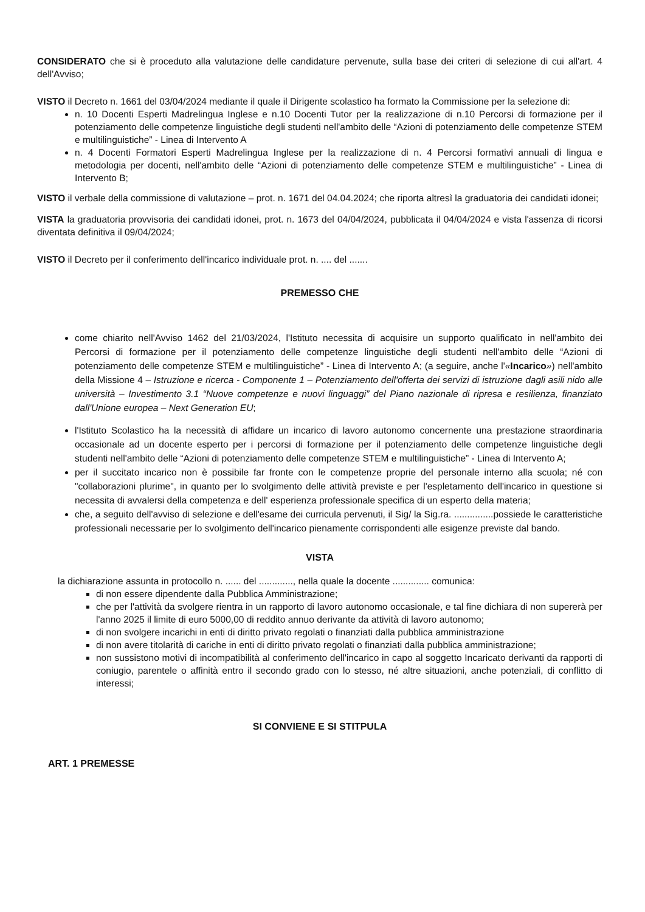CONSIDERATO che si è proceduto alla valutazione delle candidature pervenute, sulla base dei criteri di selezione di cui all'art. 4 dell'Avviso;
VISTO il Decreto n. 1661 del 03/04/2024 mediante il quale il Dirigente scolastico ha formato la Commissione per la selezione di:
n. 10 Docenti Esperti Madrelingua Inglese e n.10 Docenti Tutor per la realizzazione di n.10 Percorsi di formazione per il potenziamento delle competenze linguistiche degli studenti nell'ambito delle “Azioni di potenziamento delle competenze STEM e multilinguistiche” - Linea di Intervento A
n. 4 Docenti Formatori Esperti Madrelingua Inglese per la realizzazione di n. 4 Percorsi formativi annuali di lingua e metodologia per docenti, nell'ambito delle “Azioni di potenziamento delle competenze STEM e multilinguistiche” - Linea di Intervento B;
VISTO il verbale della commissione di valutazione – prot. n. 1671 del 04.04.2024; che riporta altresì la graduatoria dei candidati idonei;
VISTA la graduatoria provvisoria dei candidati idonei, prot. n. 1673 del 04/04/2024, pubblicata il 04/04/2024 e vista l'assenza di ricorsi diventata definitiva il 09/04/2024;
VISTO il Decreto per il conferimento dell'incarico individuale prot. n. .... del .......
PREMESSO CHE
come chiarito nell'Avviso 1462 del 21/03/2024, l'Istituto necessita di acquisire un supporto qualificato in nell'ambito dei Percorsi di formazione per il potenziamento delle competenze linguistiche degli studenti nell'ambito delle “Azioni di potenziamento delle competenze STEM e multilinguistiche” - Linea di Intervento A; (a seguire, anche l'«Incarico») nell'ambito della Missione 4 – Istruzione e ricerca - Componente 1 – Potenziamento dell'offerta dei servizi di istruzione dagli asili nido alle università – Investimento 3.1 “Nuove competenze e nuovi linguaggi” del Piano nazionale di ripresa e resilienza, finanziato dall'Unione europea – Next Generation EU;
l'Istituto Scolastico ha la necessità di affidare un incarico di lavoro autonomo concernente una prestazione straordinaria occasionale ad un docente esperto per i percorsi di formazione per il potenziamento delle competenze linguistiche degli studenti nell'ambito delle “Azioni di potenziamento delle competenze STEM e multilinguistiche” - Linea di Intervento A;
per il succitato incarico non è possibile far fronte con le competenze proprie del personale interno alla scuola; né con "collaborazioni plurime", in quanto per lo svolgimento delle attività previste e per l'espletamento dell'incarico in questione si necessita di avvalersi della competenza e dell' esperienza professionale specifica di un esperto della materia;
che, a seguito dell'avviso di selezione e dell'esame dei curricula pervenuti, il Sig/ la Sig.ra. ...............possiede le caratteristiche professionali necessarie per lo svolgimento dell'incarico pienamente corrispondenti alle esigenze previste dal bando.
VISTA
la dichiarazione assunta in protocollo n. ...... del ............., nella quale la docente .............. comunica:
di non essere dipendente dalla Pubblica Amministrazione;
che per l'attività da svolgere rientra in un rapporto di lavoro autonomo occasionale, e tal fine dichiara di non supererà per l'anno 2025 il limite di euro 5000,00 di reddito annuo derivante da attività di lavoro autonomo;
di non svolgere incarichi in enti di diritto privato regolati o finanziati dalla pubblica amministrazione
di non avere titolarità di cariche in enti di diritto privato regolati o finanziati dalla pubblica amministrazione;
non sussistono motivi di incompatibilità al conferimento dell'incarico in capo al soggetto Incaricato derivanti da rapporti di coniugio, parentele o affinità entro il secondo grado con lo stesso, né altre situazioni, anche potenziali, di conflitto di interessi;
SI CONVIENE E SI STITPULA
ART. 1 PREMESSE